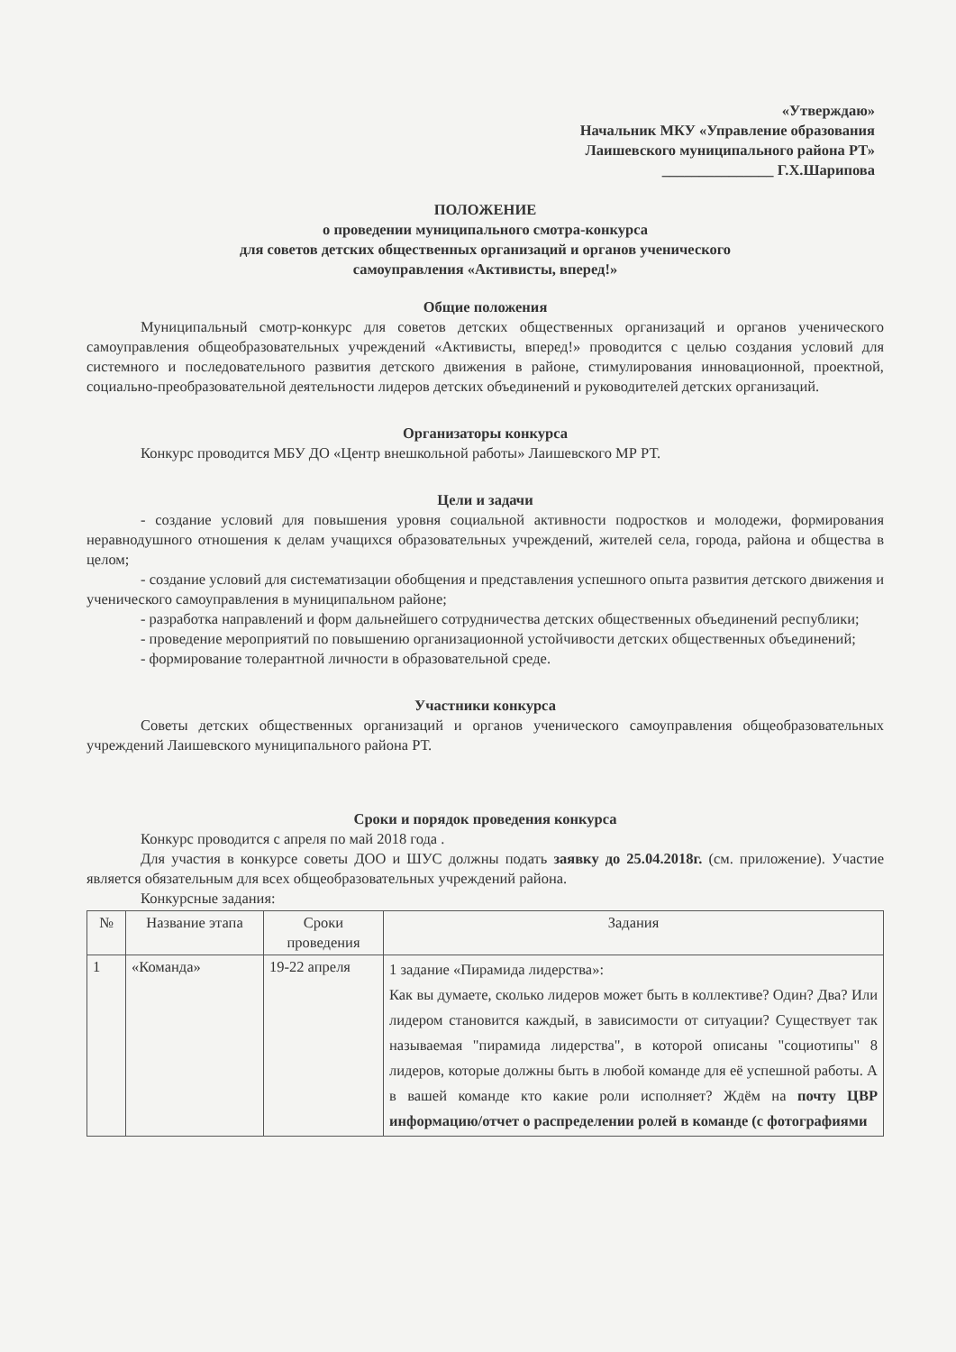«Утверждаю»
Начальник МКУ «Управление образования
Лаишевского муниципального района РТ»
_______________ Г.Х.Шарипова
ПОЛОЖЕНИЕ
о проведении муниципального смотра-конкурса
для советов детских общественных организаций и органов ученического
самоуправления «Активисты, вперед!»
Общие положения
Муниципальный смотр-конкурс для советов детских общественных организаций и органов ученического самоуправления общеобразовательных учреждений «Активисты, вперед!» проводится с целью создания условий для системного и последовательного развития детского движения в районе, стимулирования инновационной, проектной, социально-преобразовательной деятельности лидеров детских объединений и руководителей детских организаций.
Организаторы конкурса
Конкурс проводится МБУ ДО «Центр внешкольной работы» Лаишевского МР РТ.
Цели и задачи
- создание условий для повышения уровня социальной активности подростков и молодежи, формирования неравнодушного отношения к делам учащихся образовательных учреждений, жителей села, города, района и общества в целом;
- создание условий для систематизации обобщения и представления успешного опыта развития детского движения и ученического самоуправления в муниципальном районе;
- разработка направлений и форм дальнейшего сотрудничества детских общественных объединений республики;
- проведение мероприятий по повышению организационной устойчивости детских общественных объединений;
- формирование толерантной личности в образовательной среде.
Участники конкурса
Советы детских общественных организаций и органов ученического самоуправления общеобразовательных учреждений Лаишевского муниципального района РТ.
Сроки и порядок проведения конкурса
Конкурс проводится с апреля по май 2018 года .
Для участия в конкурсе советы ДОО и ШУС должны подать заявку до 25.04.2018г. (см. приложение). Участие является обязательным для всех общеобразовательных учреждений района.
Конкурсные задания:
| № | Название этапа | Сроки проведения | Задания |
| --- | --- | --- | --- |
| 1 | «Команда» | 19-22 апреля | 1 задание «Пирамида лидерства»: Как вы думаете, сколько лидеров может быть в коллективе? Один? Два? Или лидером становится каждый, в зависимости от ситуации? Существует так называемая "пирамида лидерства", в которой описаны "социотипы" 8 лидеров, которые должны быть в любой команде для её успешной работы. А в вашей команде кто какие роли исполняет? Ждём на почту ЦВР информацию/отчет о распределении ролей в команде (с фотографиями |